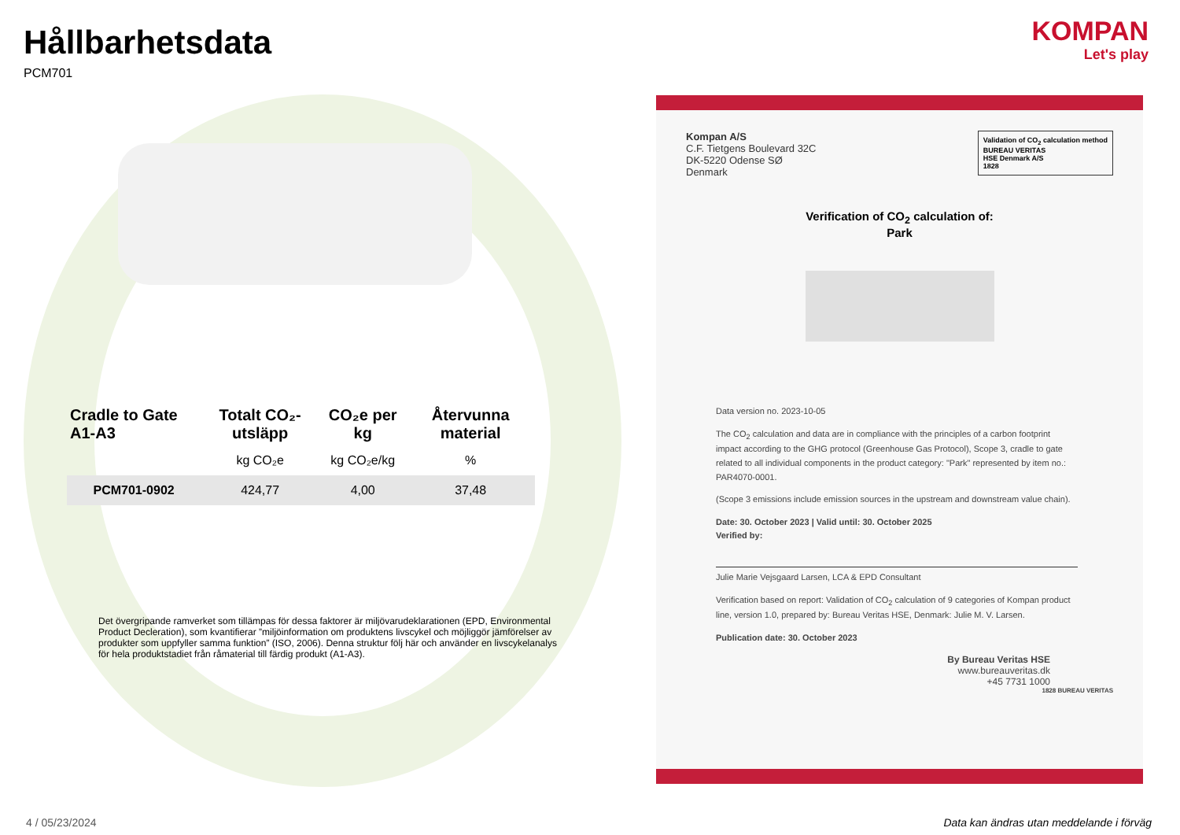Hållbarhetsdata
PCM701
| Cradle to Gate A1-A3 | Totalt CO₂-utsläpp | CO₂e per kg | Återvunna material |
| --- | --- | --- | --- |
| | kg CO₂e | kg CO₂e/kg | % |
| PCM701-0902 | 424,77 | 4,00 | 37,48 |
Det övergripande ramverket som tillämpas för dessa faktorer är miljövarudeklarationen (EPD, Environmental Product Decleration), som kvantifierar ”miljöinformation om produktens livscykel och möjliggör jämförelser av produkter som uppfyller samma funktion” (ISO, 2006). Denna struktur följ här och använder en livscykelanalys för hela produktstadiet från råmaterial till färdig produkt (A1-A3).
KOMPAN
Let's play
Validation of CO<sub>2</sub> calculation method
BUREAU VERITAS
HSE Denmark A/S
1828
Kompan A/S
C.F. Tietgens Boulevard 32C
DK-5220 Odense SØ
Denmark
Verification of CO<sub>2</sub> calculation of:
Park
Data version no. 2023-10-05
The CO<sub>2</sub> calculation and data are in compliance with the principles of a carbon footprint impact according to the GHG protocol (Greenhouse Gas Protocol), Scope 3, cradle to gate related to all individual components in the product category: "Park" represented by item no.: PAR4070-0001.
(Scope 3 emissions include emission sources in the upstream and downstream value chain).
Date: 30. October 2023 | Valid until: 30. October 2025
Verified by:
Julie Marie Vejsgaard Larsen, LCA & EPD Consultant
Verification based on report: Validation of CO<sub>2</sub> calculation of 9 categories of Kompan product line, version 1.0, prepared by: Bureau Veritas HSE, Denmark: Julie M. V. Larsen.
Publication date: 30. October 2023
By Bureau Veritas HSE
www.bureauveritas.dk
+45 7731 1000
1828 BUREAU VERITAS
4 / 05/23/2024
Data kan ändras utan meddelande i förväg